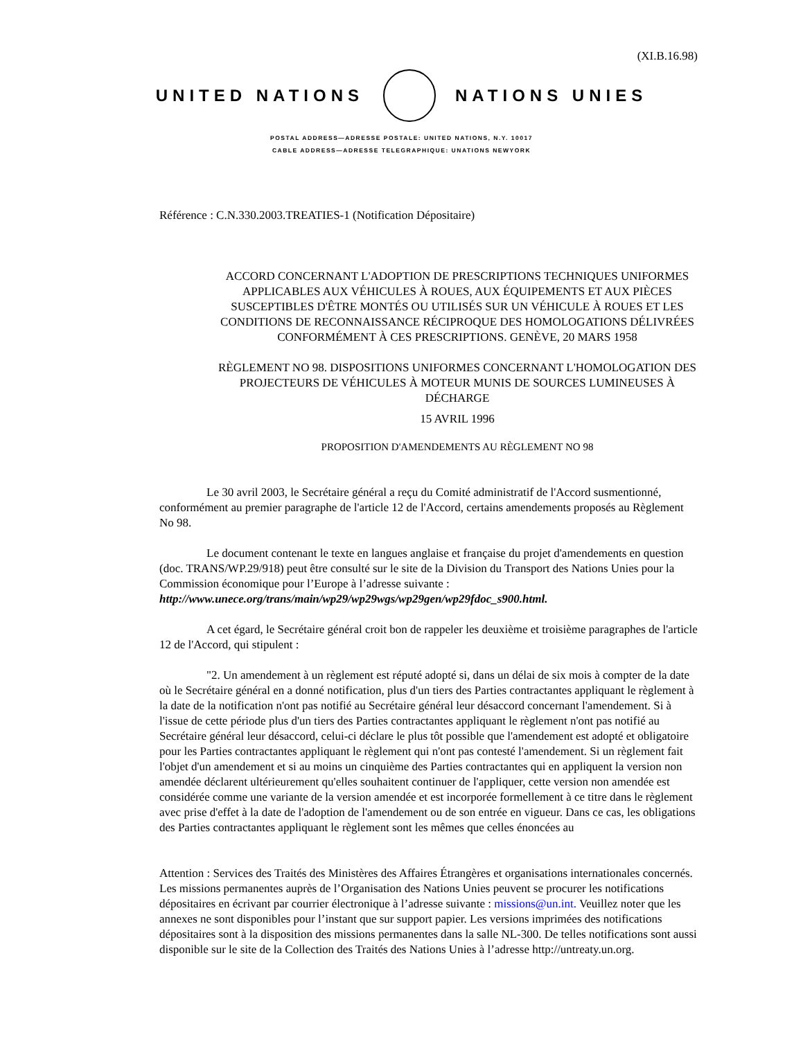(XI.B.16.98)
UNITED NATIONS NATIONS UNIES
POSTAL ADDRESS—ADRESSE POSTALE: UNITED NATIONS, N.Y. 10017
CABLE ADDRESS—ADRESSE TELEGRAPHIQUE: UNATIONS NEWYORK
Référence : C.N.330.2003.TREATIES-1 (Notification Dépositaire)
ACCORD CONCERNANT L'ADOPTION DE PRESCRIPTIONS TECHNIQUES UNIFORMES APPLICABLES AUX VÉHICULES À ROUES, AUX ÉQUIPEMENTS ET AUX PIÈCES SUSCEPTIBLES D'ÊTRE MONTÉS OU UTILISÉS SUR UN VÉHICULE À ROUES ET LES CONDITIONS DE RECONNAISSANCE RÉCIPROQUE DES HOMOLOGATIONS DÉLIVRÉES CONFORMÉMENT À CES PRESCRIPTIONS. GENÈVE, 20 MARS 1958
RÈGLEMENT NO 98. DISPOSITIONS UNIFORMES CONCERNANT L'HOMOLOGATION DES PROJECTEURS DE VÉHICULES À MOTEUR MUNIS DE SOURCES LUMINEUSES À DÉCHARGE
15 AVRIL 1996
PROPOSITION D'AMENDEMENTS AU RÈGLEMENT NO 98
Le 30 avril 2003, le Secrétaire général a reçu du Comité administratif de l'Accord susmentionné, conformément au premier paragraphe de l'article 12 de l'Accord, certains amendements proposés au Règlement No 98.
Le document contenant le texte en langues anglaise et française du projet d'amendements en question (doc. TRANS/WP.29/918) peut être consulté sur le site de la Division du Transport des Nations Unies pour la Commission économique pour l’Europe à l’adresse suivante : http://www.unece.org/trans/main/wp29/wp29wgs/wp29gen/wp29fdoc_s900.html.
A cet égard, le Secrétaire général croit bon de rappeler les deuxième et troisième paragraphes de l'article 12 de l'Accord, qui stipulent :
"2. Un amendement à un règlement est réputé adopté si, dans un délai de six mois à compter de la date où le Secrétaire général en a donné notification, plus d'un tiers des Parties contractantes appliquant le règlement à la date de la notification n'ont pas notifié au Secrétaire général leur désaccord concernant l'amendement. Si à l'issue de cette période plus d'un tiers des Parties contractantes appliquant le règlement n'ont pas notifié au Secrétaire général leur désaccord, celui-ci déclare le plus tôt possible que l'amendement est adopté et obligatoire pour les Parties contractantes appliquant le règlement qui n'ont pas contesté l'amendement. Si un règlement fait l'objet d'un amendement et si au moins un cinquième des Parties contractantes qui en appliquent la version non amendée déclarent ultérieurement qu'elles souhaitent continuer de l'appliquer, cette version non amendée est considérée comme une variante de la version amendée et est incorporée formellement à ce titre dans le règlement avec prise d'effet à la date de l'adoption de l'amendement ou de son entrée en vigueur. Dans ce cas, les obligations des Parties contractantes appliquant le règlement sont les mêmes que celles énoncées au
Attention : Services des Traités des Ministères des Affaires Étrangères et organisations internationales concernés. Les missions permanentes auprès de l’Organisation des Nations Unies peuvent se procurer les notifications dépositaires en écrivant par courrier électronique à l’adresse suivante : missions@un.int. Veuillez noter que les annexes ne sont disponibles pour l’instant que sur support papier. Les versions imprimées des notifications dépositaires sont à la disposition des missions permanentes dans la salle NL-300. De telles notifications sont aussi disponible sur le site de la Collection des Traités des Nations Unies à l’adresse http://untreaty.un.org.